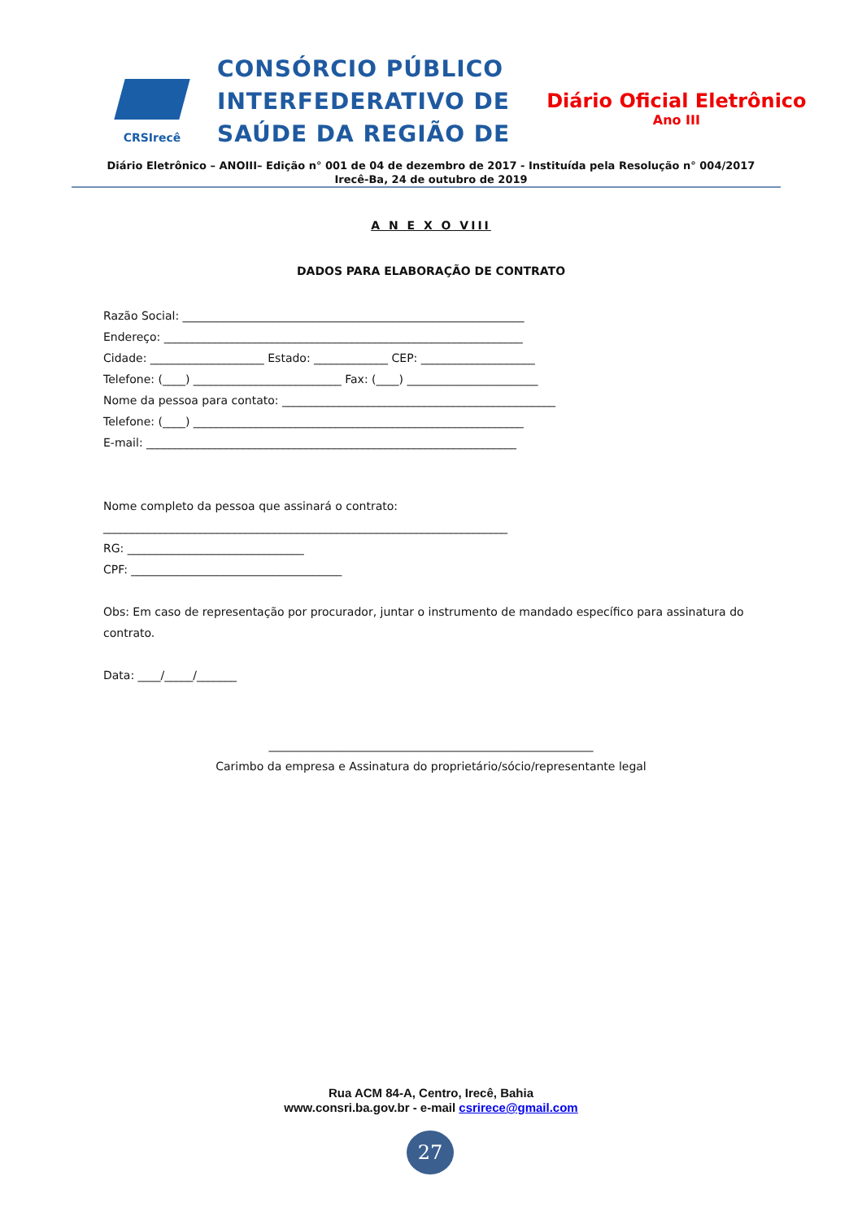CRSIrecê
CONSÓRCIO PÚBLICO
INTERFEDERATIVO DE
SAÚDE DA REGIÃO DE
Diário Oficial Eletrônico
Ano III
Diário Eletrônico – ANOIII– Edição n° 001 de 04 de dezembro de 2017 - Instituída pela Resolução n° 004/2017
Irecê-Ba, 24 de outubro de 2019
A N E X O VIII
DADOS PARA ELABORAÇÃO DE CONTRATO
Razão Social: ____________________________________________________________
Endereço: _______________________________________________________________
Cidade: ____________________ Estado: _____________ CEP: ____________________
Telefone: (____) __________________________ Fax: (____) _______________________
Nome da pessoa para contato: ________________________________________________
Telefone: (____) __________________________________________________________
E-mail: _________________________________________________________________
Nome completo da pessoa que assinará o contrato:
_______________________________________________________________________
RG: _______________________________
CPF: _____________________________________
Obs: Em caso de representação por procurador, juntar o instrumento de mandado específico para assinatura do contrato.
Data: ____/_____/_______
_________________________________________________________
Carimbo da empresa e Assinatura do proprietário/sócio/representante legal
Rua ACM 84-A, Centro, Irecê, Bahia
www.consri.ba.gov.br - e-mail csrirece@gmail.com
27